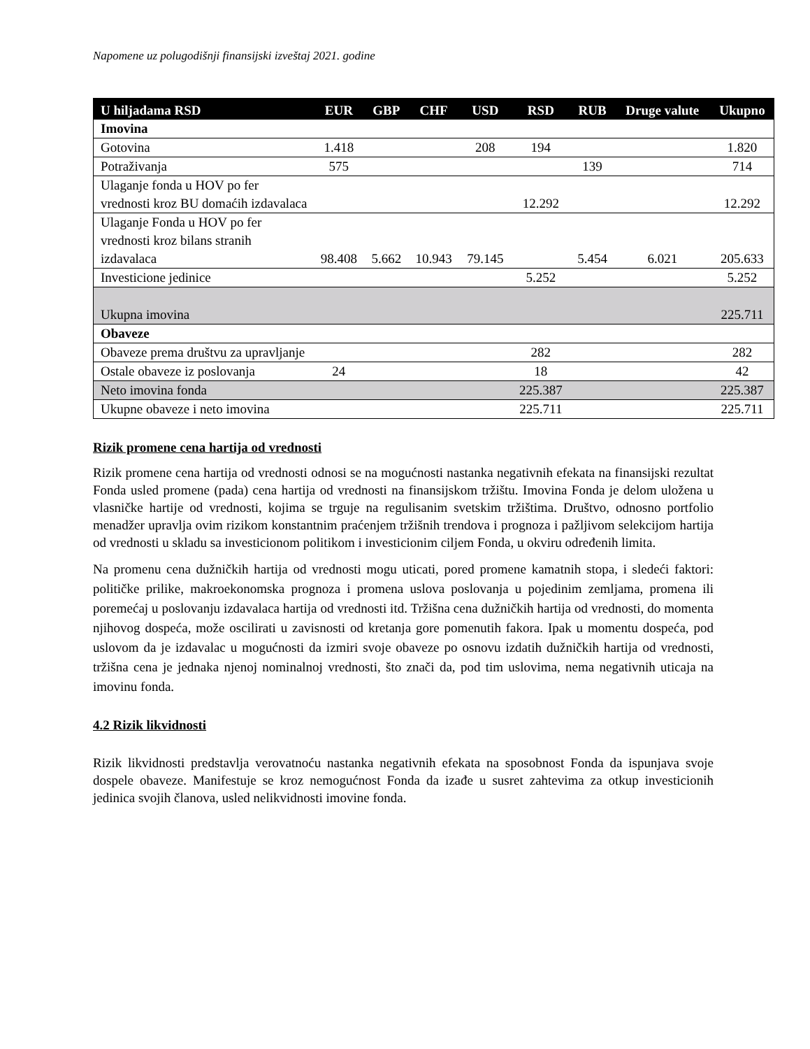Napomene uz polugodišnji finansijski izveštaj 2021. godine
| U hiljadama RSD | EUR | GBP | CHF | USD | RSD | RUB | Druge valute | Ukupno |
| --- | --- | --- | --- | --- | --- | --- | --- | --- |
| Imovina | | | | | | | | |
| Gotovina | 1.418 | | | 208 | 194 | | | 1.820 |
| Potraživanja | 575 | | | | | 139 | | 714 |
| Ulaganje fonda u HOV po fer vrednosti kroz BU domaćih izdavalaca | | | | | 12.292 | | | 12.292 |
| Ulaganje Fonda u HOV po fer vrednosti kroz bilans stranih izdavalaca | 98.408 | 5.662 | 10.943 | 79.145 | | 5.454 | 6.021 | 205.633 |
| Investicione jedinice | | | | | 5.252 | | | 5.252 |
| Ukupna imovina | | | | | | | | 225.711 |
| Obaveze | | | | | | | | |
| Obaveze prema društvu za upravljanje | | | | | 282 | | | 282 |
| Ostale obaveze iz poslovanja | 24 | | | | 18 | | | 42 |
| Neto imovina fonda | | | | | 225.387 | | | 225.387 |
| Ukupne obaveze i neto imovina | | | | | 225.711 | | | 225.711 |
Rizik promene cena hartija od vrednosti
Rizik promene cena hartija od vrednosti odnosi se na mogućnosti nastanka negativnih efekata na finansijski rezultat Fonda usled promene (pada) cena hartija od vrednosti na finansijskom tržištu. Imovina Fonda je delom uložena u vlasničke hartije od vrednosti, kojima se trguje na regulisanim svetskim tržištima. Društvo, odnosno portfolio menadžer upravlja ovim rizikom konstantnim praćenjem tržišnih trendova i prognoza i pažljivom selekcijom hartija od vrednosti u skladu sa investicionom politikom i investicionim ciljem Fonda, u okviru određenih limita.
Na promenu cena dužničkih hartija od vrednosti mogu uticati, pored promene kamatnih stopa, i sledeći faktori: političke prilike, makroekonomska prognoza i promena uslova poslovanja u pojedinim zemljama, promena ili poremećaj u poslovanju izdavalaca hartija od vrednosti itd. Tržišna cena dužničkih hartija od vrednosti, do momenta njihovog dospeća, može oscilirati u zavisnosti od kretanja gore pomenutih fakora. Ipak u momentu dospeća, pod uslovom da je izdavalac u mogućnosti da izmiri svoje obaveze po osnovu izdatih dužničkih hartija od vrednosti, tržišna cena je jednaka njenoj nominalnoj vrednosti, što znači da, pod tim uslovima, nema negativnih uticaja na imovinu fonda.
4.2 Rizik likvidnosti
Rizik likvidnosti predstavlja verovatnoću nastanka negativnih efekata na sposobnost Fonda da ispunjava svoje dospele obaveze. Manifestuje se kroz nemogućnost Fonda da izađe u susret zahtevima za otkup investicionih jedinica svojih članova, usled nelikvidnosti imovine fonda.